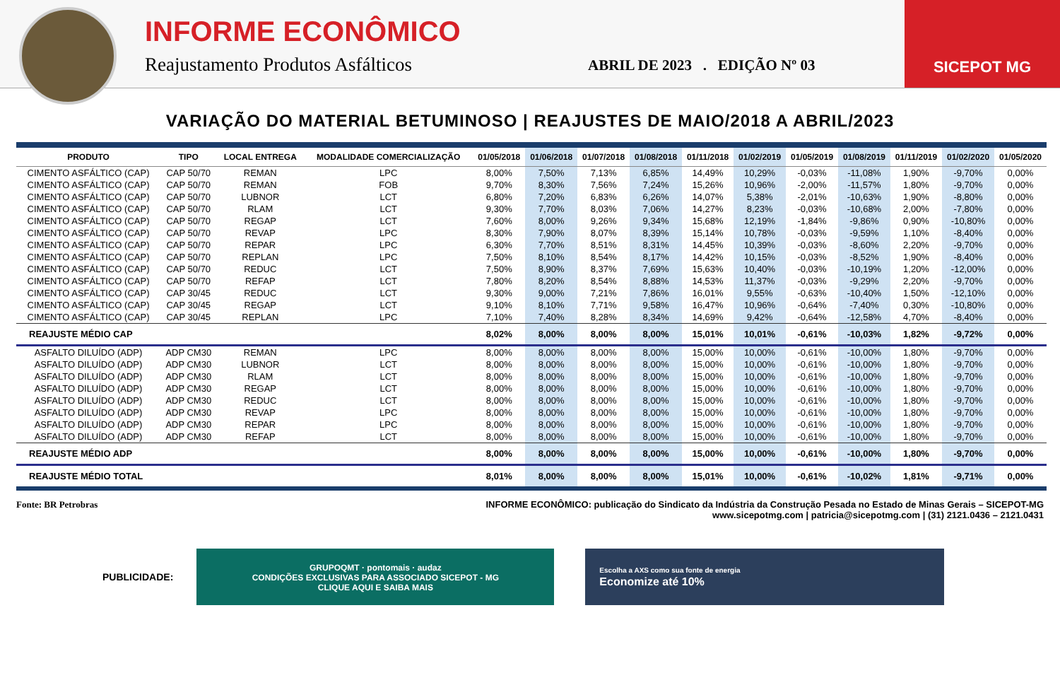INFORME ECONÔMICO
Reajustamento Produtos Asfálticos
ABRIL DE 2023 . EDIÇÃO Nº 03
SICEPOT MG
VARIAÇÃO DO MATERIAL BETUMINOSO | REAJUSTES DE MAIO/2018 A ABRIL/2023
| PRODUTO | TIPO | LOCAL ENTREGA | MODALIDADE COMERCIALIZAÇÃO | 01/05/2018 | 01/06/2018 | 01/07/2018 | 01/08/2018 | 01/11/2018 | 01/02/2019 | 01/05/2019 | 01/08/2019 | 01/11/2019 | 01/02/2020 | 01/05/2020 |
| --- | --- | --- | --- | --- | --- | --- | --- | --- | --- | --- | --- | --- | --- | --- |
| CIMENTO ASFÁLTICO (CAP) | CAP 50/70 | REMAN | LPC | 8,00% | 7,50% | 7,13% | 6,85% | 14,49% | 10,29% | -0,03% | -11,08% | 1,90% | -9,70% | 0,00% |
| CIMENTO ASFÁLTICO (CAP) | CAP 50/70 | REMAN | FOB | 9,70% | 8,30% | 7,56% | 7,24% | 15,26% | 10,96% | -2,00% | -11,57% | 1,80% | -9,70% | 0,00% |
| CIMENTO ASFÁLTICO (CAP) | CAP 50/70 | LUBNOR | LCT | 6,80% | 7,20% | 6,83% | 6,26% | 14,07% | 5,38% | -2,01% | -10,63% | 1,90% | -8,80% | 0,00% |
| CIMENTO ASFÁLTICO (CAP) | CAP 50/70 | RLAM | LCT | 9,30% | 7,70% | 8,03% | 7,06% | 14,27% | 8,23% | -0,03% | -10,68% | 2,00% | -7,80% | 0,00% |
| CIMENTO ASFÁLTICO (CAP) | CAP 50/70 | REGAP | LCT | 7,60% | 8,00% | 9,26% | 9,34% | 15,68% | 12,19% | -1,84% | -9,86% | 0,90% | -10,80% | 0,00% |
| CIMENTO ASFÁLTICO (CAP) | CAP 50/70 | REVAP | LPC | 8,30% | 7,90% | 8,07% | 8,39% | 15,14% | 10,78% | -0,03% | -9,59% | 1,10% | -8,40% | 0,00% |
| CIMENTO ASFÁLTICO (CAP) | CAP 50/70 | REPAR | LPC | 6,30% | 7,70% | 8,51% | 8,31% | 14,45% | 10,39% | -0,03% | -8,60% | 2,20% | -9,70% | 0,00% |
| CIMENTO ASFÁLTICO (CAP) | CAP 50/70 | REPLAN | LPC | 7,50% | 8,10% | 8,54% | 8,17% | 14,42% | 10,15% | -0,03% | -8,52% | 1,90% | -8,40% | 0,00% |
| CIMENTO ASFÁLTICO (CAP) | CAP 50/70 | REDUC | LCT | 7,50% | 8,90% | 8,37% | 7,69% | 15,63% | 10,40% | -0,03% | -10,19% | 1,20% | -12,00% | 0,00% |
| CIMENTO ASFÁLTICO (CAP) | CAP 50/70 | REFAP | LCT | 7,80% | 8,20% | 8,54% | 8,88% | 14,53% | 11,37% | -0,03% | -9,29% | 2,20% | -9,70% | 0,00% |
| CIMENTO ASFÁLTICO (CAP) | CAP 30/45 | REDUC | LCT | 9,30% | 9,00% | 7,21% | 7,86% | 16,01% | 9,55% | -0,63% | -10,40% | 1,50% | -12,10% | 0,00% |
| CIMENTO ASFÁLTICO (CAP) | CAP 30/45 | REGAP | LCT | 9,10% | 8,10% | 7,71% | 9,58% | 16,47% | 10,96% | -0,64% | -7,40% | 0,30% | -10,80% | 0,00% |
| CIMENTO ASFÁLTICO (CAP) | CAP 30/45 | REPLAN | LPC | 7,10% | 7,40% | 8,28% | 8,34% | 14,69% | 9,42% | -0,64% | -12,58% | 4,70% | -8,40% | 0,00% |
| REAJUSTE MÉDIO CAP | | | | 8,02% | 8,00% | 8,00% | 8,00% | 15,01% | 10,01% | -0,61% | -10,03% | 1,82% | -9,72% | 0,00% |
| ASFALTO DILUÍDO (ADP) | ADP CM30 | REMAN | LPC | 8,00% | 8,00% | 8,00% | 8,00% | 15,00% | 10,00% | -0,61% | -10,00% | 1,80% | -9,70% | 0,00% |
| ASFALTO DILUÍDO (ADP) | ADP CM30 | LUBNOR | LCT | 8,00% | 8,00% | 8,00% | 8,00% | 15,00% | 10,00% | -0,61% | -10,00% | 1,80% | -9,70% | 0,00% |
| ASFALTO DILUÍDO (ADP) | ADP CM30 | RLAM | LCT | 8,00% | 8,00% | 8,00% | 8,00% | 15,00% | 10,00% | -0,61% | -10,00% | 1,80% | -9,70% | 0,00% |
| ASFALTO DILUÍDO (ADP) | ADP CM30 | REGAP | LCT | 8,00% | 8,00% | 8,00% | 8,00% | 15,00% | 10,00% | -0,61% | -10,00% | 1,80% | -9,70% | 0,00% |
| ASFALTO DILUÍDO (ADP) | ADP CM30 | REDUC | LCT | 8,00% | 8,00% | 8,00% | 8,00% | 15,00% | 10,00% | -0,61% | -10,00% | 1,80% | -9,70% | 0,00% |
| ASFALTO DILUÍDO (ADP) | ADP CM30 | REVAP | LPC | 8,00% | 8,00% | 8,00% | 8,00% | 15,00% | 10,00% | -0,61% | -10,00% | 1,80% | -9,70% | 0,00% |
| ASFALTO DILUÍDO (ADP) | ADP CM30 | REPAR | LPC | 8,00% | 8,00% | 8,00% | 8,00% | 15,00% | 10,00% | -0,61% | -10,00% | 1,80% | -9,70% | 0,00% |
| ASFALTO DILUÍDO (ADP) | ADP CM30 | REFAP | LCT | 8,00% | 8,00% | 8,00% | 8,00% | 15,00% | 10,00% | -0,61% | -10,00% | 1,80% | -9,70% | 0,00% |
| REAJUSTE MÉDIO ADP | | | | 8,00% | 8,00% | 8,00% | 8,00% | 15,00% | 10,00% | -0,61% | -10,00% | 1,80% | -9,70% | 0,00% |
| REAJUSTE MÉDIO TOTAL | | | | 8,01% | 8,00% | 8,00% | 8,00% | 15,01% | 10,00% | -0,61% | -10,02% | 1,81% | -9,71% | 0,00% |
Fonte: BR Petrobras INFORME ECONÔMICO: publicação do Sindicato da Indústria da Construção Pesada no Estado de Minas Gerais – SICEPOT-MG
www.sicepotmg.com | patricia@sicepotmg.com | (31) 2121.0436 – 2121.0431
PUBLICIDADE:
GRUPOQMT · pontomais · audaz
CONDIÇÕES EXCLUSIVAS PARA ASSOCIADO SICEPOT - MG
CLIQUE AQUI E SAIBA MAIS
Escolha a AXS como sua fonte de energia
Economize até 10%